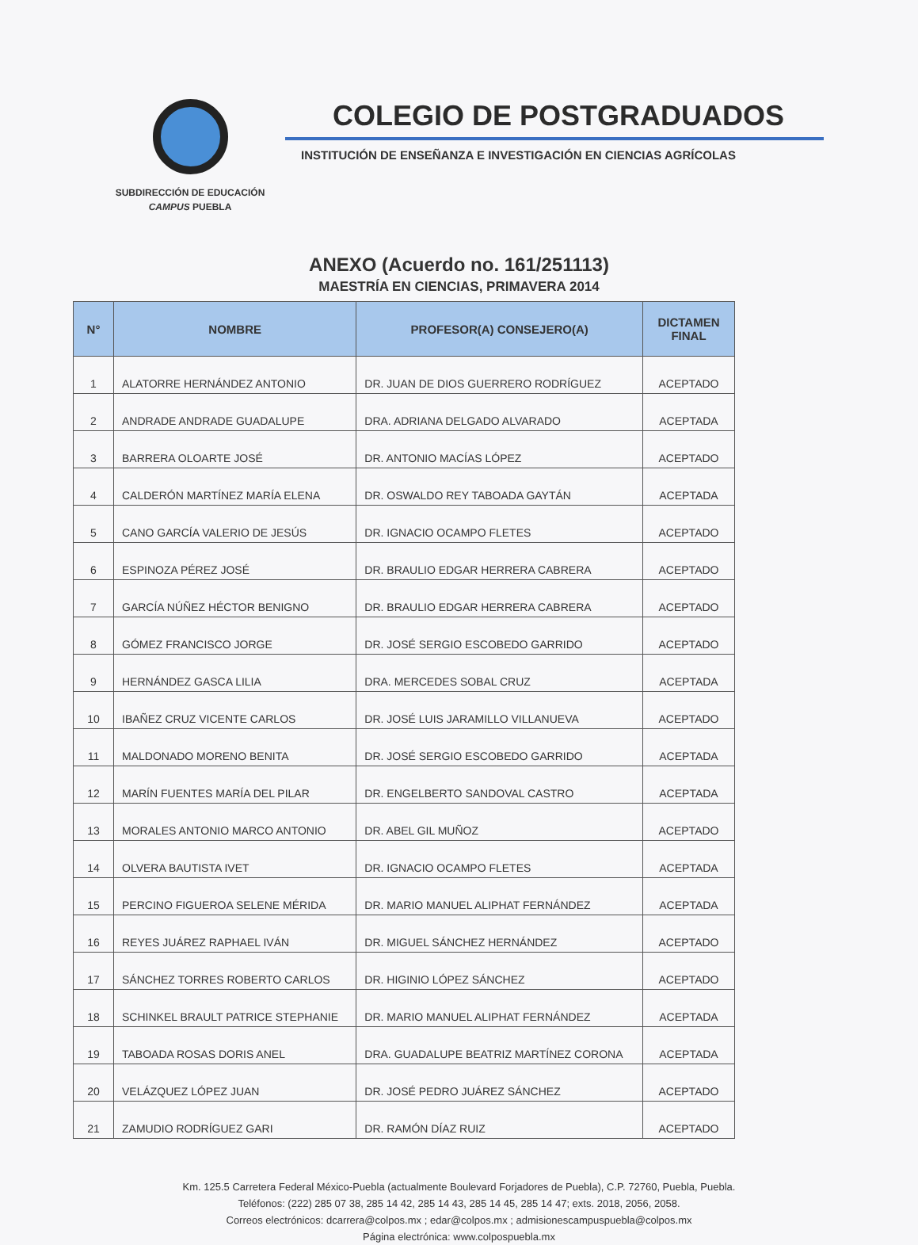SUBDIRECCIÓN DE EDUCACIÓN
CAMPUS PUEBLA
COLEGIO DE POSTGRADUADOS
INSTITUCIÓN DE ENSEÑANZA E INVESTIGACIÓN EN CIENCIAS AGRÍCOLAS
ANEXO (Acuerdo no. 161/251113)
MAESTRÍA EN CIENCIAS, PRIMAVERA 2014
| N° | NOMBRE | PROFESOR(A) CONSEJERO(A) | DICTAMEN FINAL |
| --- | --- | --- | --- |
| 1 | ALATORRE HERNÁNDEZ ANTONIO | DR. JUAN DE DIOS GUERRERO RODRÍGUEZ | ACEPTADO |
| 2 | ANDRADE ANDRADE GUADALUPE | DRA. ADRIANA DELGADO ALVARADO | ACEPTADA |
| 3 | BARRERA OLOARTE JOSÉ | DR. ANTONIO MACÍAS LÓPEZ | ACEPTADO |
| 4 | CALDERÓN MARTÍNEZ MARÍA ELENA | DR. OSWALDO REY TABOADA GAYTÁN | ACEPTADA |
| 5 | CANO GARCÍA VALERIO DE JESÚS | DR. IGNACIO OCAMPO FLETES | ACEPTADO |
| 6 | ESPINOZA PÉREZ JOSÉ | DR. BRAULIO EDGAR HERRERA CABRERA | ACEPTADO |
| 7 | GARCÍA NÚÑEZ HÉCTOR BENIGNO | DR. BRAULIO EDGAR HERRERA CABRERA | ACEPTADO |
| 8 | GÓMEZ FRANCISCO JORGE | DR. JOSÉ SERGIO ESCOBEDO GARRIDO | ACEPTADO |
| 9 | HERNÁNDEZ GASCA LILIA | DRA. MERCEDES SOBAL CRUZ | ACEPTADA |
| 10 | IBAÑEZ CRUZ VICENTE CARLOS | DR. JOSÉ LUIS JARAMILLO VILLANUEVA | ACEPTADO |
| 11 | MALDONADO MORENO BENITA | DR. JOSÉ SERGIO ESCOBEDO GARRIDO | ACEPTADA |
| 12 | MARÍN FUENTES MARÍA DEL PILAR | DR. ENGELBERTO SANDOVAL CASTRO | ACEPTADA |
| 13 | MORALES ANTONIO MARCO ANTONIO | DR. ABEL GIL MUÑOZ | ACEPTADO |
| 14 | OLVERA BAUTISTA IVET | DR. IGNACIO OCAMPO FLETES | ACEPTADA |
| 15 | PERCINO FIGUEROA SELENE MÉRIDA | DR. MARIO MANUEL ALIPHAT FERNÁNDEZ | ACEPTADA |
| 16 | REYES JUÁREZ RAPHAEL IVÁN | DR. MIGUEL SÁNCHEZ HERNÁNDEZ | ACEPTADO |
| 17 | SÁNCHEZ TORRES ROBERTO CARLOS | DR. HIGINIO LÓPEZ SÁNCHEZ | ACEPTADO |
| 18 | SCHINKEL BRAULT PATRICE STEPHANIE | DR. MARIO MANUEL ALIPHAT FERNÁNDEZ | ACEPTADA |
| 19 | TABOADA ROSAS DORIS ANEL | DRA. GUADALUPE BEATRIZ MARTÍNEZ CORONA | ACEPTADA |
| 20 | VELÁZQUEZ LÓPEZ JUAN | DR. JOSÉ PEDRO JUÁREZ SÁNCHEZ | ACEPTADO |
| 21 | ZAMUDIO RODRÍGUEZ GARI | DR. RAMÓN DÍAZ RUIZ | ACEPTADO |
Km. 125.5 Carretera Federal México-Puebla (actualmente Boulevard Forjadores de Puebla), C.P. 72760, Puebla, Puebla.
Teléfonos: (222) 285 07 38, 285 14 42, 285 14 43, 285 14 45, 285 14 47; exts. 2018, 2056, 2058.
Correos electrónicos: dcarrera@colpos.mx ; edar@colpos.mx ; admisionescampuspuebla@colpos.mx
Página electrónica: www.colpospuebla.mx